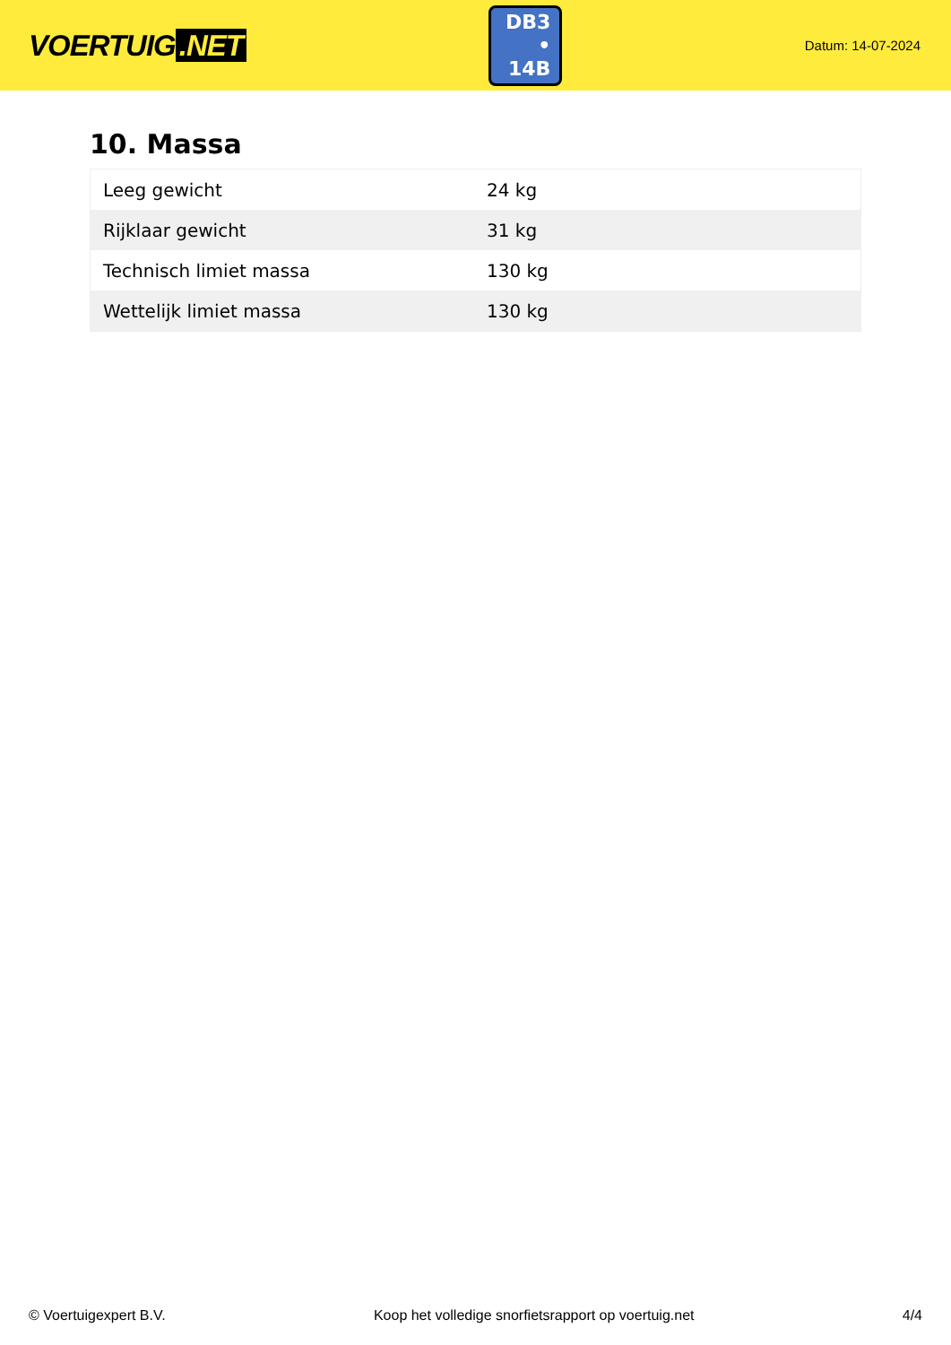VOERTUIG.NET
DB3
• 14B
Datum: 14-07-2024
10. Massa
| Leeg gewicht | 24 kg |
| Rijklaar gewicht | 31 kg |
| Technisch limiet massa | 130 kg |
| Wettelijk limiet massa | 130 kg |
© Voertuigexpert B.V. Koop het volledige snorfietsrapport op voertuig.net 4/4